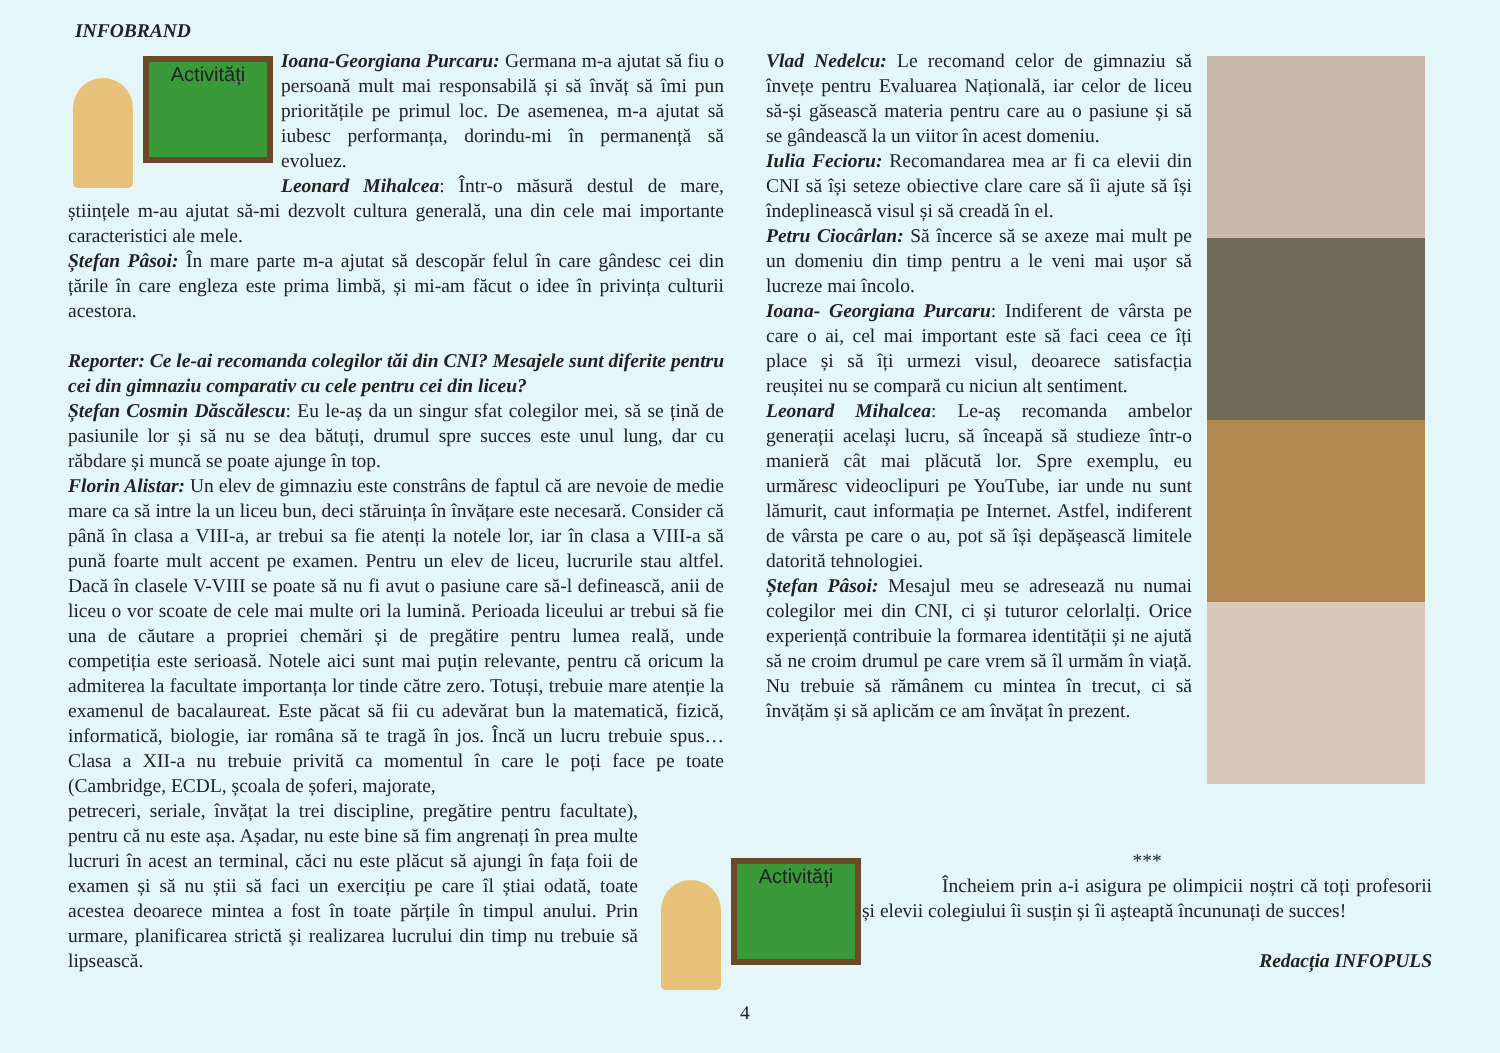INFOBRAND
Activități
Ioana-Georgiana Purcaru: Germana m-a ajutat să fiu o persoană mult mai responsabilă și să învăț să îmi pun prioritățile pe primul loc. De asemenea, m-a ajutat să iubesc performanța, dorindu-mi în permanență să evoluez.
Leonard Mihalcea: Într-o măsură destul de mare, științele m-au ajutat să-mi dezvolt cultura generală, una din cele mai importante caracteristici ale mele.
Ștefan Pâsoi: În mare parte m-a ajutat să descopăr felul în care gândesc cei din țările în care engleza este prima limbă, și mi-am făcut o idee în privința culturii acestora.
Reporter: Ce le-ai recomanda colegilor tăi din CNI? Mesajele sunt diferite pentru cei din gimnaziu comparativ cu cele pentru cei din liceu?
Ștefan Cosmin Dăscălescu: Eu le-aș da un singur sfat colegilor mei, să se țină de pasiunile lor și să nu se dea bătuți, drumul spre succes este unul lung, dar cu răbdare și muncă se poate ajunge în top.
Florin Alistar: Un elev de gimnaziu este constrâns de faptul că are nevoie de medie mare ca să intre la un liceu bun, deci stăruința în învățare este necesară. Consider că până în clasa a VIII-a, ar trebui sa fie atenți la notele lor, iar în clasa a VIII-a să pună foarte mult accent pe examen. Pentru un elev de liceu, lucrurile stau altfel. Dacă în clasele V-VIII se poate să nu fi avut o pasiune care să-l definească, anii de liceu o vor scoate de cele mai multe ori la lumină. Perioada liceului ar trebui să fie una de căutare a propriei chemări și de pregătire pentru lumea reală, unde competiția este serioasă. Notele aici sunt mai puțin relevante, pentru că oricum la admiterea la facultate importanța lor tinde către zero. Totuși, trebuie mare atenție la examenul de bacalaureat. Este păcat să fii cu adevărat bun la matematică, fizică, informatică, biologie, iar româna să te tragă în jos. Încă un lucru trebuie spus… Clasa a XII-a nu trebuie privită ca momentul în care le poți face pe toate (Cambridge, ECDL, școala de șoferi, majorate,
petreceri, seriale, învățat la trei discipline, pregătire pentru facultate), pentru că nu este așa. Așadar, nu este bine să fim angrenați în prea multe lucruri în acest an terminal, căci nu este plăcut să ajungi în fața foii de examen și să nu știi să faci un exercițiu pe care îl știai odată, toate acestea deoarece mintea a fost în toate părțile în timpul anului. Prin urmare, planificarea strictă și realizarea lucrului din timp nu trebuie să lipsească.
Vlad Nedelcu: Le recomand celor de gimnaziu să învețe pentru Evaluarea Națională, iar celor de liceu să-și găsească materia pentru care au o pasiune și să se gândească la un viitor în acest domeniu.
Iulia Fecioru: Recomandarea mea ar fi ca elevii din CNI să își seteze obiective clare care să îi ajute să își îndeplinească visul și să creadă în el.
Petru Ciocârlan: Să încerce să se axeze mai mult pe un domeniu din timp pentru a le veni mai ușor să lucreze mai încolo.
Ioana- Georgiana Purcaru: Indiferent de vârsta pe care o ai, cel mai important este să faci ceea ce îți place și să îți urmezi visul, deoarece satisfacția reușitei nu se compară cu niciun alt sentiment.
Leonard Mihalcea: Le-aș recomanda ambelor generații același lucru, să înceapă să studieze într-o manieră cât mai plăcută lor. Spre exemplu, eu urmăresc videoclipuri pe YouTube, iar unde nu sunt lămurit, caut informația pe Internet. Astfel, indiferent de vârsta pe care o au, pot să își depășească limitele datorită tehnologiei.
Ștefan Pâsoi: Mesajul meu se adresează nu numai colegilor mei din CNI, ci și tuturor celorlalți. Orice experiență contribuie la formarea identității și ne ajută să ne croim drumul pe care vrem să îl urmăm în viață. Nu trebuie să rămânem cu mintea în trecut, ci să învățăm și să aplicăm ce am învățat în prezent.
Activități
***
Încheiem prin a-i asigura pe olimpicii noștri că toți profesorii și elevii colegiului îi susțin și îi așteaptă încununați de succes!
Redacția INFOPULS
4